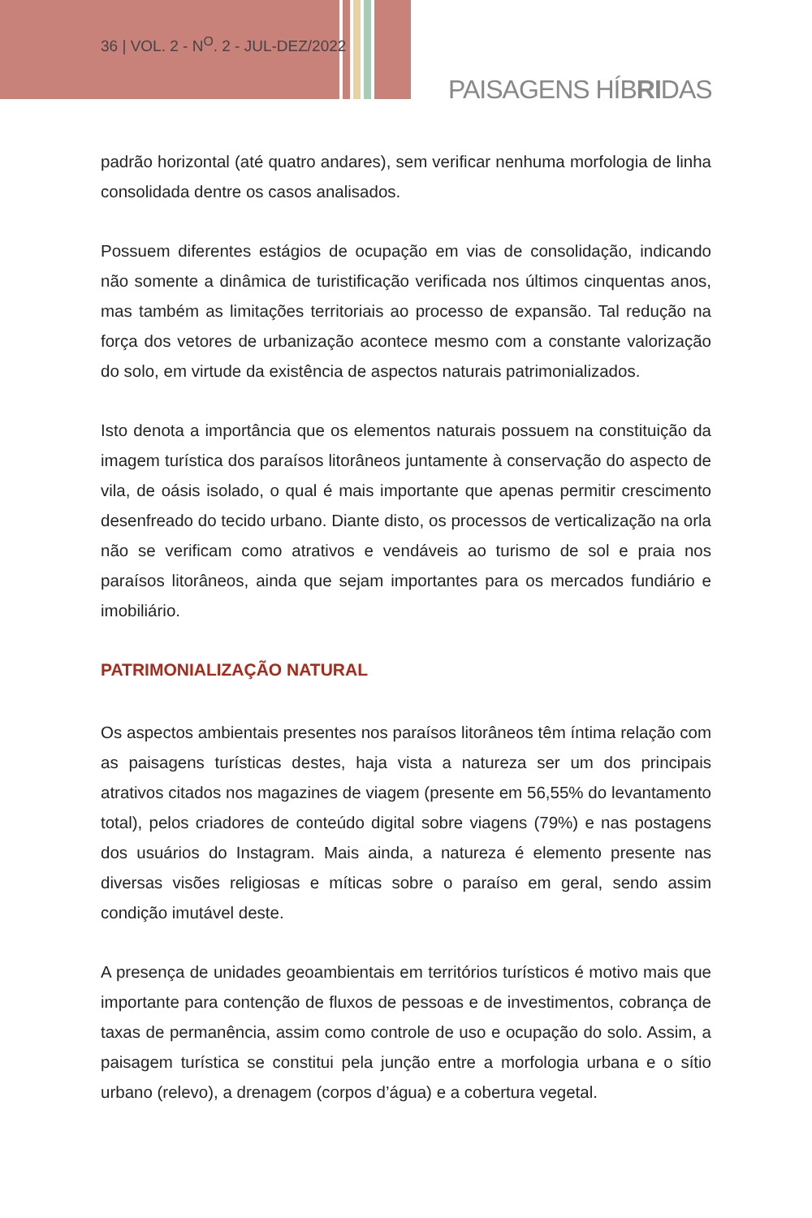36 | VOL. 2 - N<sup>O</sup>. 2 - JUL-DEZ/2022
PAISAGENS HÍBRIDAS
padrão horizontal (até quatro andares), sem verificar nenhuma morfologia de linha consolidada dentre os casos analisados.
Possuem diferentes estágios de ocupação em vias de consolidação, indicando não somente a dinâmica de turistificação verificada nos últimos cinquentas anos, mas também as limitações territoriais ao processo de expansão. Tal redução na força dos vetores de urbanização acontece mesmo com a constante valorização do solo, em virtude da existência de aspectos naturais patrimonializados.
Isto denota a importância que os elementos naturais possuem na constituição da imagem turística dos paraísos litorâneos juntamente à conservação do aspecto de vila, de oásis isolado, o qual é mais importante que apenas permitir crescimento desenfreado do tecido urbano. Diante disto, os processos de verticalização na orla não se verificam como atrativos e vendáveis ao turismo de sol e praia nos paraísos litorâneos, ainda que sejam importantes para os mercados fundiário e imobiliário.
PATRIMONIALIZAÇÃO NATURAL
Os aspectos ambientais presentes nos paraísos litorâneos têm íntima relação com as paisagens turísticas destes, haja vista a natureza ser um dos principais atrativos citados nos magazines de viagem (presente em 56,55% do levantamento total), pelos criadores de conteúdo digital sobre viagens (79%) e nas postagens dos usuários do Instagram. Mais ainda, a natureza é elemento presente nas diversas visões religiosas e míticas sobre o paraíso em geral, sendo assim condição imutável deste.
A presença de unidades geoambientais em territórios turísticos é motivo mais que importante para contenção de fluxos de pessoas e de investimentos, cobrança de taxas de permanência, assim como controle de uso e ocupação do solo. Assim, a paisagem turística se constitui pela junção entre a morfologia urbana e o sítio urbano (relevo), a drenagem (corpos d’água) e a cobertura vegetal.